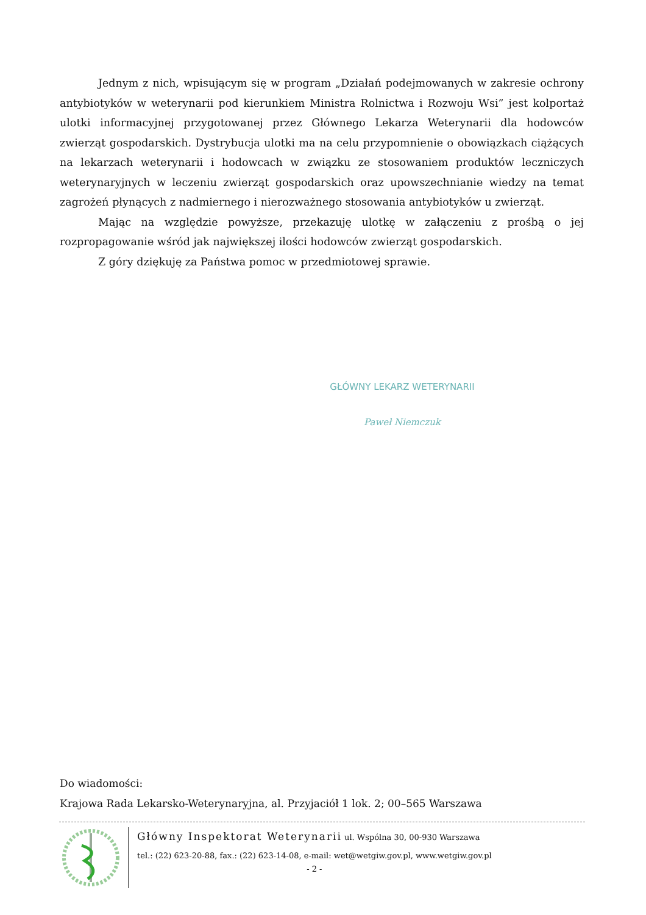Jednym z nich, wpisującym się w program „Działań podejmowanych w zakresie ochrony antybiotyków w weterynarii pod kierunkiem Ministra Rolnictwa i Rozwoju Wsi” jest kolportaż ulotki informacyjnej przygotowanej przez Głównego Lekarza Weterynarii dla hodowców zwierząt gospodarskich. Dystrybucja ulotki ma na celu przypomnienie o obowiązkach ciążących na lekarzach weterynarii i hodowcach w związku ze stosowaniem produktów leczniczych weterynaryjnych w leczeniu zwierząt gospodarskich oraz upowszechnianie wiedzy na temat zagrożeń płynących z nadmiernego i nierozważnego stosowania antybiotyków u zwierząt.
Mając na względzie powyższe, przekazuję ulotkę w załączeniu z prośbą o jej rozpropagowanie wśród jak największej ilości hodowców zwierząt gospodarskich.
Z góry dziękuję za Państwa pomoc w przedmiotowej sprawie.
GŁÓWNY LEKARZ WETERYNARII
Paweł Niemczuk
Do wiadomości:
Krajowa Rada Lekarsko-Weterynaryjna, al. Przyjaciół 1 lok. 2; 00–565 Warszawa
Główny Inspektorat Weterynarii ul. Wspólna 30, 00-930 Warszawa
tel.: (22) 623-20-88, fax.: (22) 623-14-08, e-mail: wet@wetgiw.gov.pl, www.wetgiw.gov.pl
- 2 -